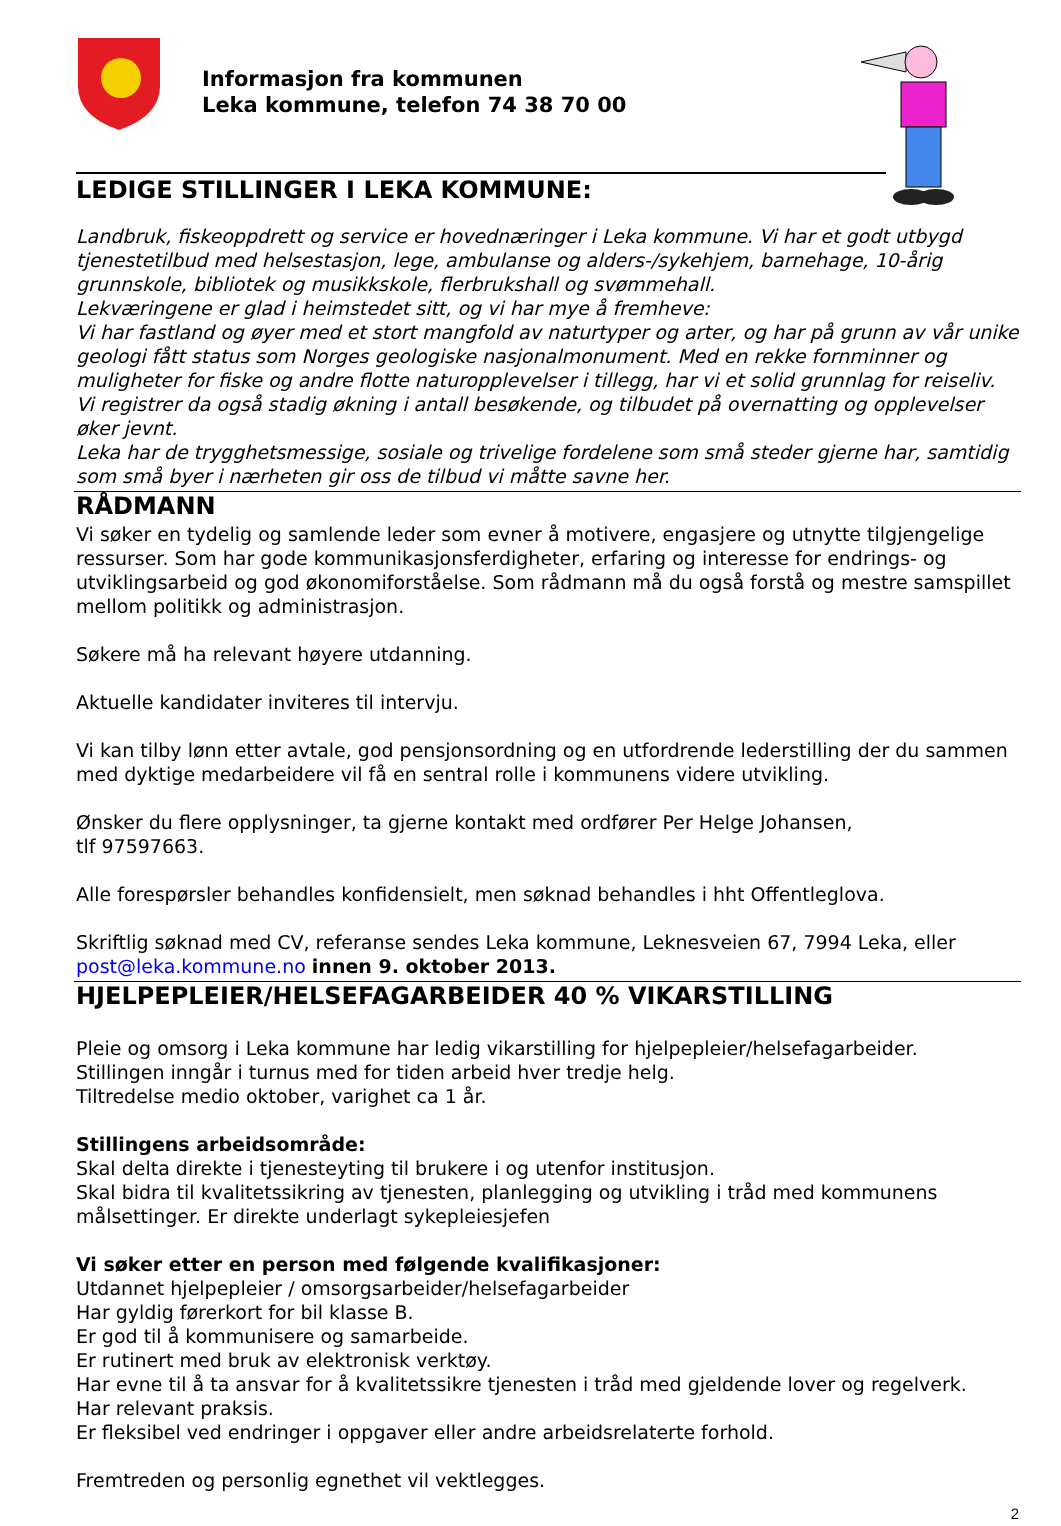Informasjon fra kommunen
Leka kommune, telefon 74 38 70 00
LEDIGE STILLINGER I LEKA KOMMUNE:
Landbruk, fiskeoppdrett og service er hovednæringer i Leka kommune. Vi har et godt utbygd tjenestetilbud med helsestasjon, lege, ambulanse og alders-/sykehjem, barnehage, 10-årig grunnskole, bibliotek og musikkskole, flerbrukshall og svømmehall.
Lekværingene er glad i heimstedet sitt, og vi har mye å fremheve:
Vi har fastland og øyer med et stort mangfold av naturtyper og arter, og har på grunn av vår unike geologi fått status som Norges geologiske nasjonalmonument. Med en rekke fornminner og muligheter for fiske og andre flotte naturopplevelser i tillegg, har vi et solid grunnlag for reiseliv. Vi registrer da også stadig økning i antall besøkende, og tilbudet på overnatting og opplevelser øker jevnt.
Leka har de trygghetsmessige, sosiale og trivelige fordelene som små steder gjerne har, samtidig som små byer i nærheten gir oss de tilbud vi måtte savne her.
RÅDMANN
Vi søker en tydelig og samlende leder som evner å motivere, engasjere og utnytte tilgjengelige ressurser. Som har gode kommunikasjonsferdigheter, erfaring og interesse for endrings- og utviklingsarbeid og god økonomiforståelse. Som rådmann må du også forstå og mestre samspillet mellom politikk og administrasjon.
Søkere må ha relevant høyere utdanning.
Aktuelle kandidater inviteres til intervju.
Vi kan tilby lønn etter avtale, god pensjonsordning og en utfordrende lederstilling der du sammen med dyktige medarbeidere vil få en sentral rolle i kommunens videre utvikling.
Ønsker du flere opplysninger, ta gjerne kontakt med ordfører Per Helge Johansen,
tlf 97597663.
Alle forespørsler behandles konfidensielt, men søknad behandles i hht Offentleglova.
Skriftlig søknad med CV, referanse sendes Leka kommune, Leknesveien 67, 7994 Leka, eller post@leka.kommune.no innen 9. oktober 2013.
HJELPEPLEIER/HELSEFAGARBEIDER 40 % VIKARSTILLING
Pleie og omsorg i Leka kommune har ledig vikarstilling for hjelpepleier/helsefagarbeider.
Stillingen inngår i turnus med for tiden arbeid hver tredje helg.
Tiltredelse medio oktober, varighet ca 1 år.
Stillingens arbeidsområde:
Skal delta direkte i tjenesteyting til brukere i og utenfor institusjon.
Skal bidra til kvalitetssikring av tjenesten, planlegging og utvikling i tråd med kommunens målsettinger. Er direkte underlagt sykepleiesjefen
Vi søker etter en person med følgende kvalifikasjoner:
Utdannet hjelpepleier / omsorgsarbeider/helsefagarbeider
Har gyldig førerkort for bil klasse B.
Er god til å kommunisere og samarbeide.
Er rutinert med bruk av elektronisk verktøy.
Har evne til å ta ansvar for å kvalitetssikre tjenesten i tråd med gjeldende lover og regelverk.
Har relevant praksis.
Er fleksibel ved endringer i oppgaver eller andre arbeidsrelaterte forhold.
Fremtreden og personlig egnethet vil vektlegges.
2